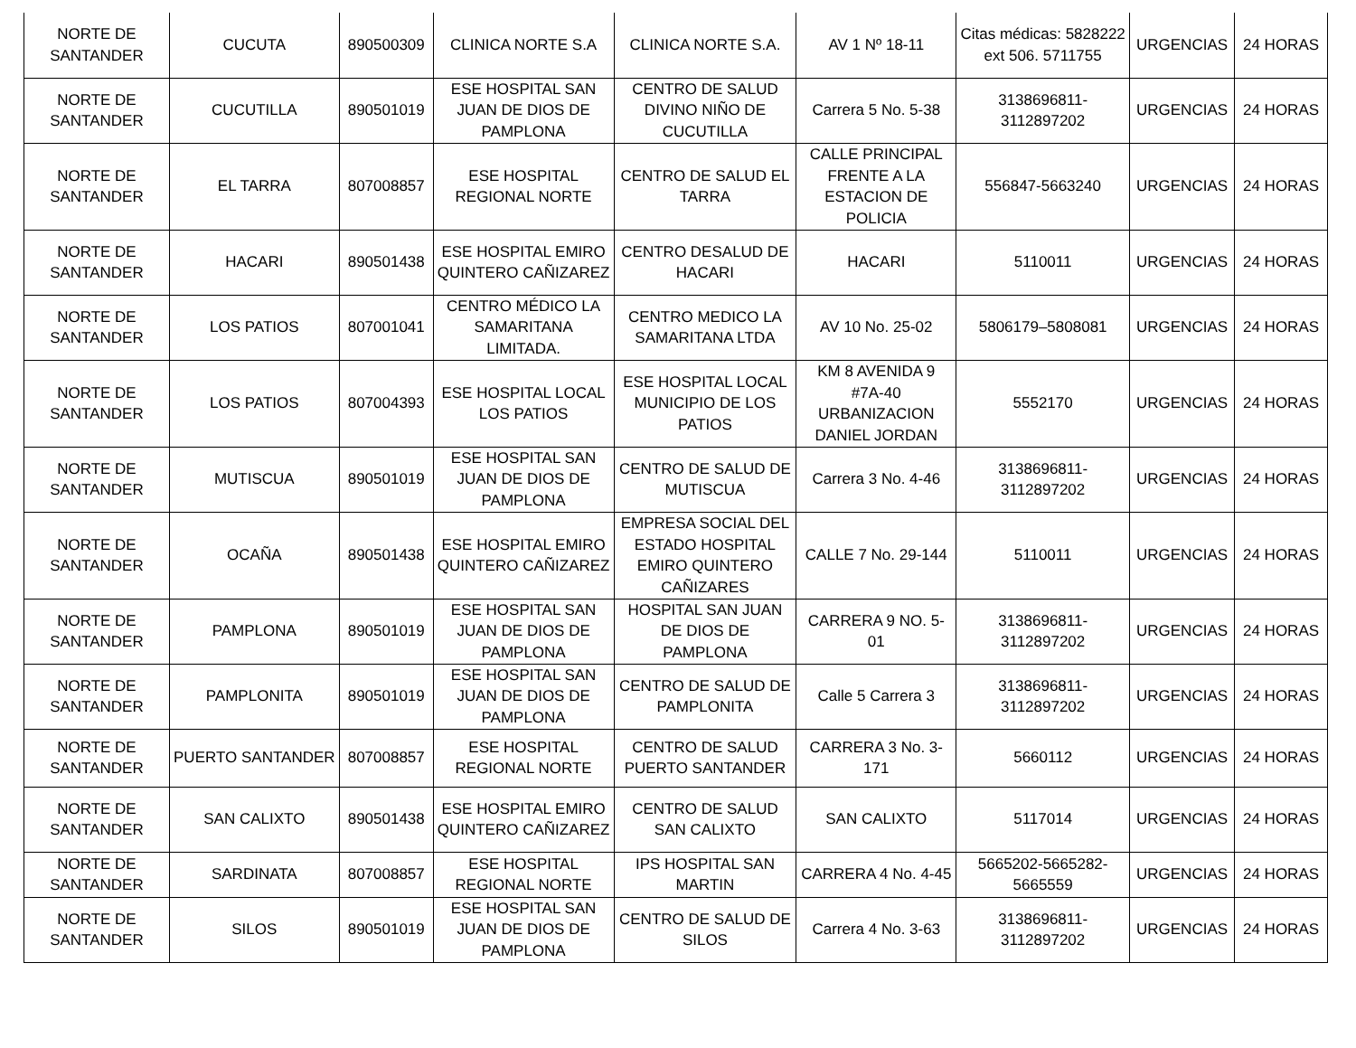| NORTE DE SANTANDER | CUCUTA | 890500309 | CLINICA NORTE S.A | CLINICA NORTE S.A. | AV 1 Nº 18-11 | Citas médicas: 5828222 ext 506. 5711755 | URGENCIAS | 24 HORAS |
| NORTE DE SANTANDER | CUCUTILLA | 890501019 | ESE HOSPITAL SAN JUAN DE DIOS DE PAMPLONA | CENTRO DE SALUD DIVINO NIÑO DE CUCUTILLA | Carrera 5 No. 5-38 | 3138696811-3112897202 | URGENCIAS | 24 HORAS |
| NORTE DE SANTANDER | EL TARRA | 807008857 | ESE HOSPITAL REGIONAL NORTE | CENTRO DE SALUD EL TARRA | CALLE PRINCIPAL FRENTE A LA ESTACION DE POLICIA | 556847-5663240 | URGENCIAS | 24 HORAS |
| NORTE DE SANTANDER | HACARI | 890501438 | ESE HOSPITAL EMIRO QUINTERO CAÑIZAREZ | CENTRO DESALUD DE HACARI | HACARI | 5110011 | URGENCIAS | 24 HORAS |
| NORTE DE SANTANDER | LOS PATIOS | 807001041 | CENTRO MÉDICO LA SAMARITANA LIMITADA. | CENTRO MEDICO LA SAMARITANA LTDA | AV 10 No. 25-02 | 5806179–5808081 | URGENCIAS | 24 HORAS |
| NORTE DE SANTANDER | LOS PATIOS | 807004393 | ESE HOSPITAL LOCAL LOS PATIOS | ESE HOSPITAL LOCAL MUNICIPIO DE LOS PATIOS | KM 8 AVENIDA 9 #7A-40 URBANIZACION DANIEL JORDAN | 5552170 | URGENCIAS | 24 HORAS |
| NORTE DE SANTANDER | MUTISCUA | 890501019 | ESE HOSPITAL SAN JUAN DE DIOS DE PAMPLONA | CENTRO DE SALUD DE MUTISCUA | Carrera 3 No. 4-46 | 3138696811-3112897202 | URGENCIAS | 24 HORAS |
| NORTE DE SANTANDER | OCAÑA | 890501438 | ESE HOSPITAL EMIRO QUINTERO CAÑIZAREZ | EMPRESA SOCIAL DEL ESTADO HOSPITAL EMIRO QUINTERO CAÑIZARES | CALLE 7 No. 29-144 | 5110011 | URGENCIAS | 24 HORAS |
| NORTE DE SANTANDER | PAMPLONA | 890501019 | ESE HOSPITAL SAN JUAN DE DIOS DE PAMPLONA | HOSPITAL SAN JUAN DE DIOS DE PAMPLONA | CARRERA 9 NO. 5-01 | 3138696811-3112897202 | URGENCIAS | 24 HORAS |
| NORTE DE SANTANDER | PAMPLONITA | 890501019 | ESE HOSPITAL SAN JUAN DE DIOS DE PAMPLONA | CENTRO DE SALUD DE PAMPLONITA | Calle 5 Carrera 3 | 3138696811-3112897202 | URGENCIAS | 24 HORAS |
| NORTE DE SANTANDER | PUERTO SANTANDER | 807008857 | ESE HOSPITAL REGIONAL NORTE | CENTRO DE SALUD PUERTO SANTANDER | CARRERA 3 No. 3-171 | 5660112 | URGENCIAS | 24 HORAS |
| NORTE DE SANTANDER | SAN CALIXTO | 890501438 | ESE HOSPITAL EMIRO QUINTERO CAÑIZAREZ | CENTRO DE SALUD SAN CALIXTO | SAN CALIXTO | 5117014 | URGENCIAS | 24 HORAS |
| NORTE DE SANTANDER | SARDINATA | 807008857 | ESE HOSPITAL REGIONAL NORTE | IPS HOSPITAL SAN MARTIN | CARRERA 4 No. 4-45 | 5665202-5665282-5665559 | URGENCIAS | 24 HORAS |
| NORTE DE SANTANDER | SILOS | 890501019 | ESE HOSPITAL SAN JUAN DE DIOS DE PAMPLONA | CENTRO DE SALUD DE SILOS | Carrera 4 No. 3-63 | 3138696811-3112897202 | URGENCIAS | 24 HORAS |